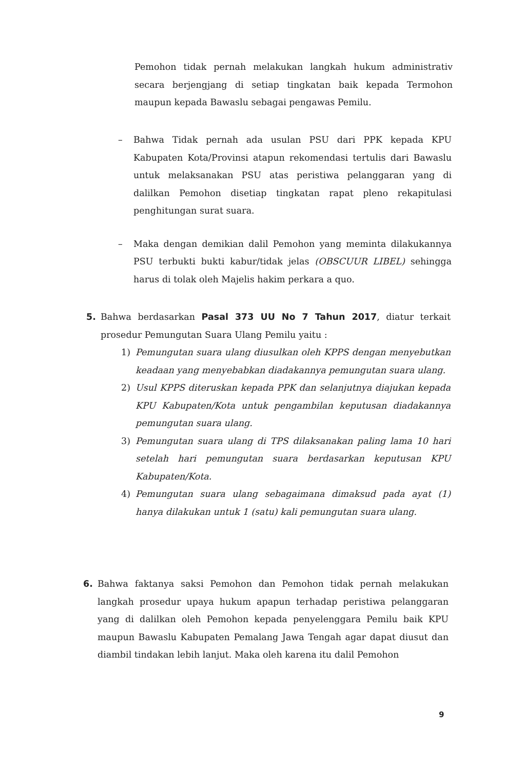Pemohon tidak pernah melakukan langkah hukum administrativ secara berjengjang di setiap tingkatan baik kepada Termohon maupun kepada Bawaslu sebagai pengawas Pemilu.
– Bahwa Tidak pernah ada usulan PSU dari PPK kepada KPU Kabupaten Kota/Provinsi atapun rekomendasi tertulis dari Bawaslu untuk melaksanakan PSU atas peristiwa pelanggaran yang di dalilkan Pemohon disetiap tingkatan rapat pleno rekapitulasi penghitungan surat suara.
– Maka dengan demikian dalil Pemohon yang meminta dilakukannya PSU terbukti bukti kabur/tidak jelas (OBSCUUR LIBEL) sehingga harus di tolak oleh Majelis hakim perkara a quo.
5. Bahwa berdasarkan Pasal 373 UU No 7 Tahun 2017, diatur terkait prosedur Pemungutan Suara Ulang Pemilu yaitu :
1) Pemungutan suara ulang diusulkan oleh KPPS dengan menyebutkan keadaan yang menyebabkan diadakannya pemungutan suara ulang.
2) Usul KPPS diteruskan kepada PPK dan selanjutnya diajukan kepada KPU Kabupaten/Kota untuk pengambilan keputusan diadakannya pemungutan suara ulang.
3) Pemungutan suara ulang di TPS dilaksanakan paling lama 10 hari setelah hari pemungutan suara berdasarkan keputusan KPU Kabupaten/Kota.
4) Pemungutan suara ulang sebagaimana dimaksud pada ayat (1) hanya dilakukan untuk 1 (satu) kali pemungutan suara ulang.
6. Bahwa faktanya saksi Pemohon dan Pemohon tidak pernah melakukan langkah prosedur upaya hukum apapun terhadap peristiwa pelanggaran yang di dalilkan oleh Pemohon kepada penyelenggara Pemilu baik KPU maupun Bawaslu Kabupaten Pemalang Jawa Tengah agar dapat diusut dan diambil tindakan lebih lanjut. Maka oleh karena itu dalil Pemohon
9